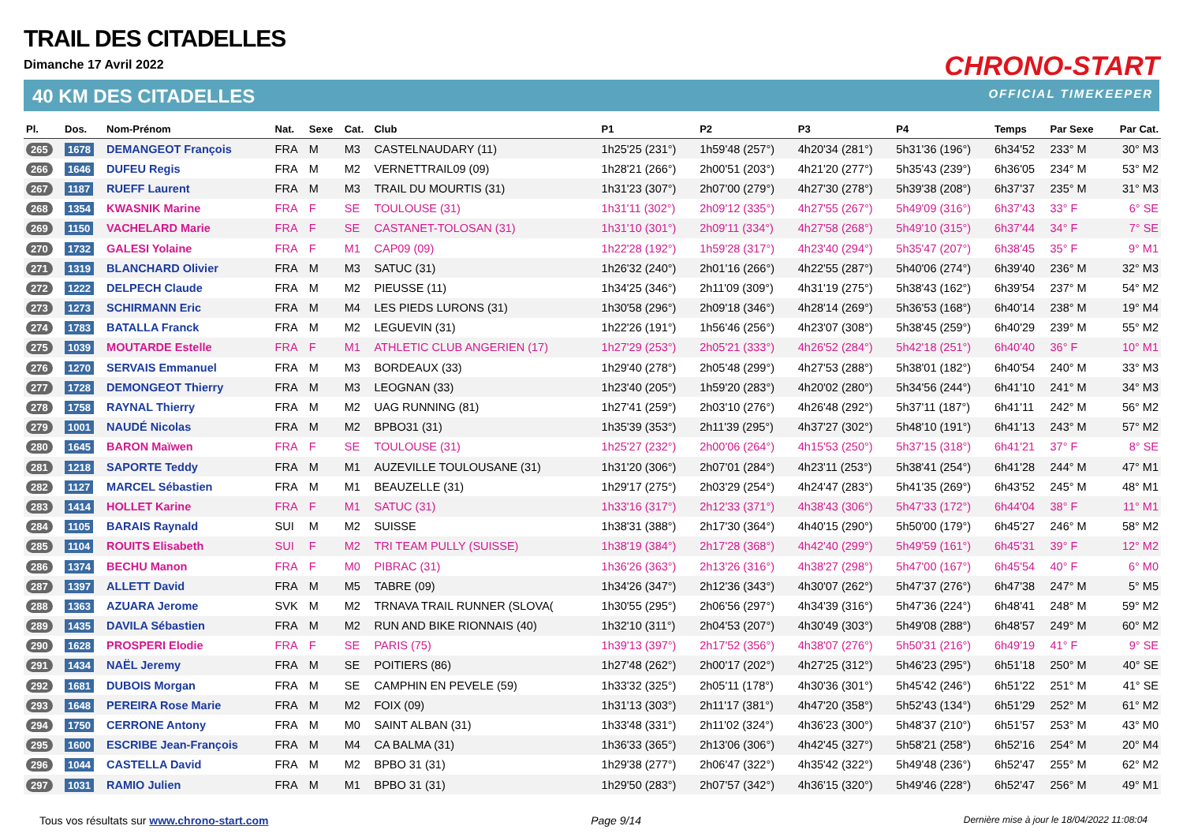TRAIL DES CITADELLES
Dimanche 17 Avril 2022
40 KM DES CITADELLES
CHRONO-START
OFFICIAL TIMEKEEPER
| Pl. | Dos. | Nom-Prénom | Nat. | Sexe | Cat. | Club | P1 | P2 | P3 | P4 | Temps | Par Sexe | Par Cat. |
| --- | --- | --- | --- | --- | --- | --- | --- | --- | --- | --- | --- | --- | --- |
| 265 | 1678 | DEMANGEOT François | FRA | M | M3 | CASTELNAUDARY (11) | 1h25'25 (231°) | 1h59'48 (257°) | 4h20'34 (281°) | 5h31'36 (196°) | 6h34'52 | 233° M | 30° M3 |
| 266 | 1646 | DUFEU Regis | FRA | M | M2 | VERNETTRAIL09 (09) | 1h28'21 (266°) | 2h00'51 (203°) | 4h21'20 (277°) | 5h35'43 (239°) | 6h36'05 | 234° M | 53° M2 |
| 267 | 1187 | RUEFF Laurent | FRA | M | M3 | TRAIL DU MOURTIS (31) | 1h31'23 (307°) | 2h07'00 (279°) | 4h27'30 (278°) | 5h39'38 (208°) | 6h37'37 | 235° M | 31° M3 |
| 268 | 1354 | KWASNIK Marine | FRA | F | SE | TOULOUSE (31) | 1h31'11 (302°) | 2h09'12 (335°) | 4h27'55 (267°) | 5h49'09 (316°) | 6h37'43 | 33° F | 6° SE |
| 269 | 1150 | VACHELARD Marie | FRA | F | SE | CASTANET-TOLOSAN (31) | 1h31'10 (301°) | 2h09'11 (334°) | 4h27'58 (268°) | 5h49'10 (315°) | 6h37'44 | 34° F | 7° SE |
| 270 | 1732 | GALESI Yolaine | FRA | F | M1 | CAP09 (09) | 1h22'28 (192°) | 1h59'28 (317°) | 4h23'40 (294°) | 5h35'47 (207°) | 6h38'45 | 35° F | 9° M1 |
| 271 | 1319 | BLANCHARD Olivier | FRA | M | M3 | SATUC (31) | 1h26'32 (240°) | 2h01'16 (266°) | 4h22'55 (287°) | 5h40'06 (274°) | 6h39'40 | 236° M | 32° M3 |
| 272 | 1222 | DELPECH Claude | FRA | M | M2 | PIEUSSE (11) | 1h34'25 (346°) | 2h11'09 (309°) | 4h31'19 (275°) | 5h38'43 (162°) | 6h39'54 | 237° M | 54° M2 |
| 273 | 1273 | SCHIRMANN Eric | FRA | M | M4 | LES PIEDS LURONS (31) | 1h30'58 (296°) | 2h09'18 (346°) | 4h28'14 (269°) | 5h36'53 (168°) | 6h40'14 | 238° M | 19° M4 |
| 274 | 1783 | BATALLA Franck | FRA | M | M2 | LEGUEVIN (31) | 1h22'26 (191°) | 1h56'46 (256°) | 4h23'07 (308°) | 5h38'45 (259°) | 6h40'29 | 239° M | 55° M2 |
| 275 | 1039 | MOUTARDE Estelle | FRA | F | M1 | ATHLETIC CLUB ANGERIEN (17) | 1h27'29 (253°) | 2h05'21 (333°) | 4h26'52 (284°) | 5h42'18 (251°) | 6h40'40 | 36° F | 10° M1 |
| 276 | 1270 | SERVAIS Emmanuel | FRA | M | M3 | BORDEAUX (33) | 1h29'40 (278°) | 2h05'48 (299°) | 4h27'53 (288°) | 5h38'01 (182°) | 6h40'54 | 240° M | 33° M3 |
| 277 | 1728 | DEMONGEOT Thierry | FRA | M | M3 | LEOGNAN (33) | 1h23'40 (205°) | 1h59'20 (283°) | 4h20'02 (280°) | 5h34'56 (244°) | 6h41'10 | 241° M | 34° M3 |
| 278 | 1758 | RAYNAL Thierry | FRA | M | M2 | UAG RUNNING (81) | 1h27'41 (259°) | 2h03'10 (276°) | 4h26'48 (292°) | 5h37'11 (187°) | 6h41'11 | 242° M | 56° M2 |
| 279 | 1001 | NAUDÉ Nicolas | FRA | M | M2 | BPBO31 (31) | 1h35'39 (353°) | 2h11'39 (295°) | 4h37'27 (302°) | 5h48'10 (191°) | 6h41'13 | 243° M | 57° M2 |
| 280 | 1645 | BARON Maïwen | FRA | F | SE | TOULOUSE (31) | 1h25'27 (232°) | 2h00'06 (264°) | 4h15'53 (250°) | 5h37'15 (318°) | 6h41'21 | 37° F | 8° SE |
| 281 | 1218 | SAPORTE Teddy | FRA | M | M1 | AUZEVILLE TOULOUSANE (31) | 1h31'20 (306°) | 2h07'01 (284°) | 4h23'11 (253°) | 5h38'41 (254°) | 6h41'28 | 244° M | 47° M1 |
| 282 | 1127 | MARCEL Sébastien | FRA | M | M1 | BEAUZELLE (31) | 1h29'17 (275°) | 2h03'29 (254°) | 4h24'47 (283°) | 5h41'35 (269°) | 6h43'52 | 245° M | 48° M1 |
| 283 | 1414 | HOLLET Karine | FRA | F | M1 | SATUC (31) | 1h33'16 (317°) | 2h12'33 (371°) | 4h38'43 (306°) | 5h47'33 (172°) | 6h44'04 | 38° F | 11° M1 |
| 284 | 1105 | BARAIS Raynald | SUI | M | M2 | SUISSE | 1h38'31 (388°) | 2h17'30 (364°) | 4h40'15 (290°) | 5h50'00 (179°) | 6h45'27 | 246° M | 58° M2 |
| 285 | 1104 | ROUITS Elisabeth | SUI | F | M2 | TRI TEAM PULLY (SUISSE) | 1h38'19 (384°) | 2h17'28 (368°) | 4h42'40 (299°) | 5h49'59 (161°) | 6h45'31 | 39° F | 12° M2 |
| 286 | 1374 | BECHU Manon | FRA | F | M0 | PIBRAC (31) | 1h36'26 (363°) | 2h13'26 (316°) | 4h38'27 (298°) | 5h47'00 (167°) | 6h45'54 | 40° F | 6° M0 |
| 287 | 1397 | ALLETT David | FRA | M | M5 | TABRE (09) | 1h34'26 (347°) | 2h12'36 (343°) | 4h30'07 (262°) | 5h47'37 (276°) | 6h47'38 | 247° M | 5° M5 |
| 288 | 1363 | AZUARA Jerome | SVK | M | M2 | TRNAVA TRAIL RUNNER (SLOVA( | 1h30'55 (295°) | 2h06'56 (297°) | 4h34'39 (316°) | 5h47'36 (224°) | 6h48'41 | 248° M | 59° M2 |
| 289 | 1435 | DAVILA Sébastien | FRA | M | M2 | RUN AND BIKE RIONNAIS (40) | 1h32'10 (311°) | 2h04'53 (207°) | 4h30'49 (303°) | 5h49'08 (288°) | 6h48'57 | 249° M | 60° M2 |
| 290 | 1628 | PROSPERI Elodie | FRA | F | SE | PARIS (75) | 1h39'13 (397°) | 2h17'52 (356°) | 4h38'07 (276°) | 5h50'31 (216°) | 6h49'19 | 41° F | 9° SE |
| 291 | 1434 | NAËL Jeremy | FRA | M | SE | POITIERS (86) | 1h27'48 (262°) | 2h00'17 (202°) | 4h27'25 (312°) | 5h46'23 (295°) | 6h51'18 | 250° M | 40° SE |
| 292 | 1681 | DUBOIS Morgan | FRA | M | SE | CAMPHIN EN PEVELE (59) | 1h33'32 (325°) | 2h05'11 (178°) | 4h30'36 (301°) | 5h45'42 (246°) | 6h51'22 | 251° M | 41° SE |
| 293 | 1648 | PEREIRA Rose Marie | FRA | M | M2 | FOIX (09) | 1h31'13 (303°) | 2h11'17 (381°) | 4h47'20 (358°) | 5h52'43 (134°) | 6h51'29 | 252° M | 61° M2 |
| 294 | 1750 | CERRONE Antony | FRA | M | M0 | SAINT ALBAN (31) | 1h33'48 (331°) | 2h11'02 (324°) | 4h36'23 (300°) | 5h48'37 (210°) | 6h51'57 | 253° M | 43° M0 |
| 295 | 1600 | ESCRIBE Jean-François | FRA | M | M4 | CA BALMA (31) | 1h36'33 (365°) | 2h13'06 (306°) | 4h42'45 (327°) | 5h58'21 (258°) | 6h52'16 | 254° M | 20° M4 |
| 296 | 1044 | CASTELLA David | FRA | M | M2 | BPBO 31 (31) | 1h29'38 (277°) | 2h06'47 (322°) | 4h35'42 (322°) | 5h49'48 (236°) | 6h52'47 | 255° M | 62° M2 |
| 297 | 1031 | RAMIO Julien | FRA | M | M1 | BPBO 31 (31) | 1h29'50 (283°) | 2h07'57 (342°) | 4h36'15 (320°) | 5h49'46 (228°) | 6h52'47 | 256° M | 49° M1 |
Tous vos résultats sur www.chrono-start.com Page 9/14 Dernière mise à jour le 18/04/2022 11:08:04